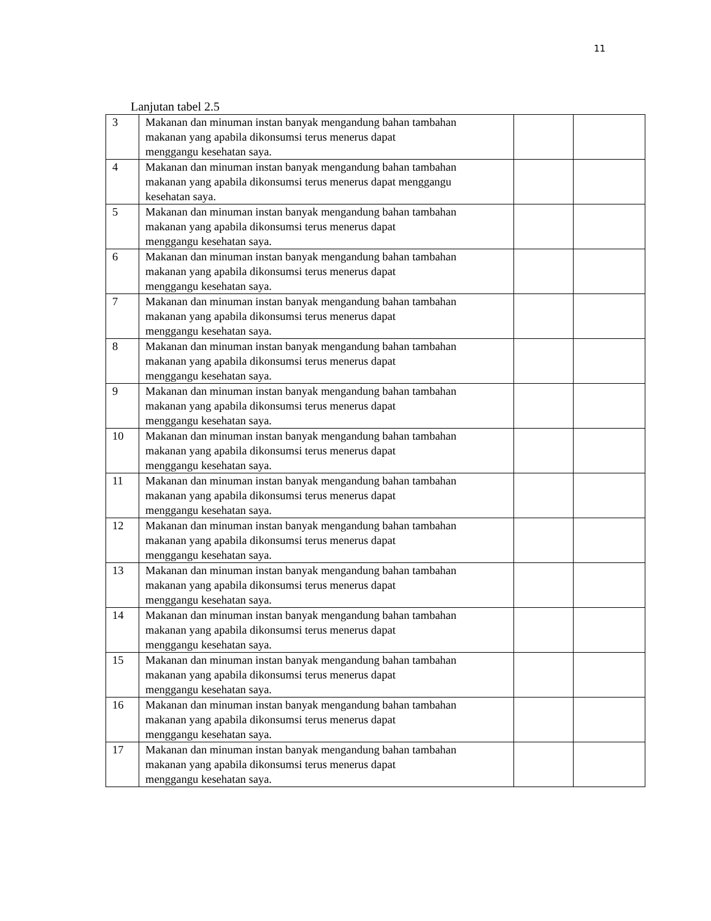11
Lanjutan tabel 2.5
| 3 | Makanan dan minuman instan banyak mengandung bahan tambahan makanan yang apabila dikonsumsi terus menerus dapat menggangu kesehatan saya. | | |
| 4 | Makanan dan minuman instan banyak mengandung bahan tambahan makanan yang apabila dikonsumsi terus menerus dapat menggangu kesehatan saya. | | |
| 5 | Makanan dan minuman instan banyak mengandung bahan tambahan makanan yang apabila dikonsumsi terus menerus dapat menggangu kesehatan saya. | | |
| 6 | Makanan dan minuman instan banyak mengandung bahan tambahan makanan yang apabila dikonsumsi terus menerus dapat menggangu kesehatan saya. | | |
| 7 | Makanan dan minuman instan banyak mengandung bahan tambahan makanan yang apabila dikonsumsi terus menerus dapat menggangu kesehatan saya. | | |
| 8 | Makanan dan minuman instan banyak mengandung bahan tambahan makanan yang apabila dikonsumsi terus menerus dapat menggangu kesehatan saya. | | |
| 9 | Makanan dan minuman instan banyak mengandung bahan tambahan makanan yang apabila dikonsumsi terus menerus dapat menggangu kesehatan saya. | | |
| 10 | Makanan dan minuman instan banyak mengandung bahan tambahan makanan yang apabila dikonsumsi terus menerus dapat menggangu kesehatan saya. | | |
| 11 | Makanan dan minuman instan banyak mengandung bahan tambahan makanan yang apabila dikonsumsi terus menerus dapat menggangu kesehatan saya. | | |
| 12 | Makanan dan minuman instan banyak mengandung bahan tambahan makanan yang apabila dikonsumsi terus menerus dapat menggangu kesehatan saya. | | |
| 13 | Makanan dan minuman instan banyak mengandung bahan tambahan makanan yang apabila dikonsumsi terus menerus dapat menggangu kesehatan saya. | | |
| 14 | Makanan dan minuman instan banyak mengandung bahan tambahan makanan yang apabila dikonsumsi terus menerus dapat menggangu kesehatan saya. | | |
| 15 | Makanan dan minuman instan banyak mengandung bahan tambahan makanan yang apabila dikonsumsi terus menerus dapat menggangu kesehatan saya. | | |
| 16 | Makanan dan minuman instan banyak mengandung bahan tambahan makanan yang apabila dikonsumsi terus menerus dapat menggangu kesehatan saya. | | |
| 17 | Makanan dan minuman instan banyak mengandung bahan tambahan makanan yang apabila dikonsumsi terus menerus dapat menggangu kesehatan saya. | | |